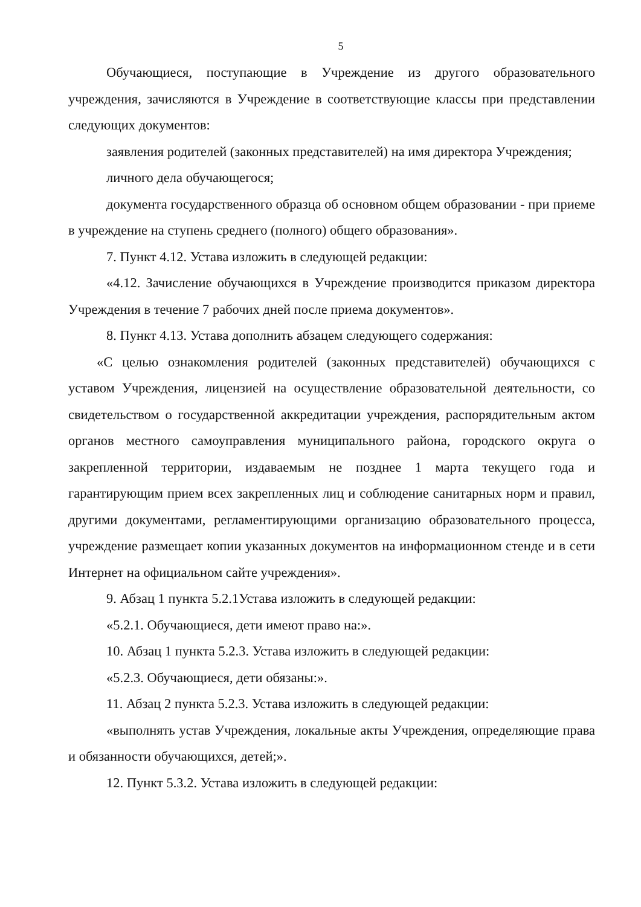5
Обучающиеся, поступающие в Учреждение из другого образовательного учреждения, зачисляются в Учреждение в соответствующие классы при представлении следующих документов:
заявления родителей (законных представителей) на имя директора Учреждения;
личного дела обучающегося;
документа государственного образца об основном общем образовании - при приеме в учреждение на ступень среднего (полного) общего образования».
7. Пункт 4.12. Устава изложить в следующей редакции:
«4.12. Зачисление обучающихся в Учреждение производится приказом директора Учреждения в течение 7 рабочих дней после приема документов».
8. Пункт 4.13. Устава дополнить абзацем следующего содержания:
«С целью ознакомления родителей (законных представителей) обучающихся с уставом Учреждения, лицензией на осуществление образовательной деятельности, со свидетельством о государственной аккредитации учреждения, распорядительным актом органов местного самоуправления муниципального района, городского округа о закрепленной территории, издаваемым не позднее 1 марта текущего года и гарантирующим прием всех закрепленных лиц и соблюдение санитарных норм и правил, другими документами, регламентирующими организацию образовательного процесса, учреждение размещает копии указанных документов на информационном стенде и в сети Интернет на официальном сайте учреждения».
9. Абзац 1 пункта 5.2.1Устава изложить в следующей редакции:
«5.2.1. Обучающиеся, дети имеют право на:».
10. Абзац 1 пункта 5.2.3. Устава изложить в следующей редакции:
«5.2.3. Обучающиеся, дети обязаны:».
11. Абзац 2 пункта 5.2.3. Устава изложить в следующей редакции:
«выполнять устав Учреждения, локальные акты Учреждения, определяющие права и обязанности обучающихся, детей;».
12. Пункт 5.3.2. Устава изложить в следующей редакции: